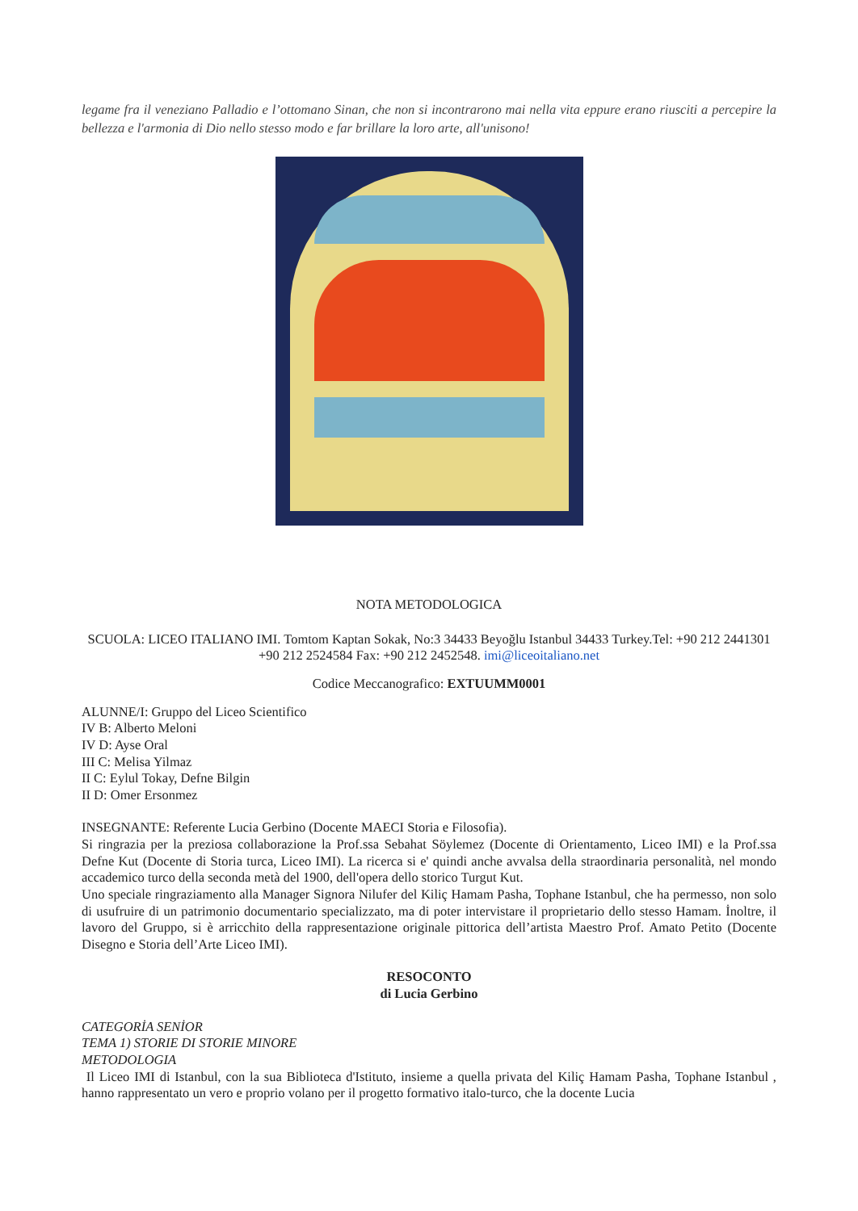legame fra il veneziano Palladio e l’ottomano Sinan, che non si incontrarono mai nella vita eppure erano riusciti a percepire la bellezza e l'armonia di Dio nello stesso modo e far brillare la loro arte, all'unisono!
NOTA METODOLOGICA
SCUOLA: LICEO ITALIANO IMI. Tomtom Kaptan Sokak, No:3 34433 Beyoğlu Istanbul 34433 Turkey.Tel: +90 212 2441301 +90 212 2524584 Fax: +90 212 2452548. imi@liceoitaliano.net
Codice Meccanografico: EXTUUMM0001
ALUNNE/I: Gruppo del Liceo Scientifico
IV B: Alberto Meloni
IV D: Ayse Oral
III C: Melisa Yilmaz
II C: Eylul Tokay, Defne Bilgin
II D: Omer Ersonmez
INSEGNANTE: Referente Lucia Gerbino (Docente MAECI Storia e Filosofia).
Si ringrazia per la preziosa collaborazione la Prof.ssa Sebahat Söylemez (Docente di Orientamento, Liceo IMI) e la Prof.ssa Defne Kut (Docente di Storia turca, Liceo IMI). La ricerca si e' quindi anche avvalsa della straordinaria personalità, nel mondo accademico turco della seconda metà del 1900, dell'opera dello storico Turgut Kut.
Uno speciale ringraziamento alla Manager Signora Nilufer del Kiliç Hamam Pasha, Tophane Istanbul, che ha permesso, non solo di usufruire di un patrimonio documentario specializzato, ma di poter intervistare il proprietario dello stesso Hamam. İnoltre, il lavoro del Gruppo, si è arricchito della rappresentazione originale pittorica dell’artista Maestro Prof. Amato Petito (Docente Disegno e Storia dell’Arte Liceo IMI).
RESOCONTO
di Lucia Gerbino
CATEGORİA SENİOR
TEMA 1) STORIE DI STORIE MINORE
METODOLOGIA
Il Liceo IMI di Istanbul, con la sua Biblioteca d'Istituto, insieme a quella privata del Kiliç Hamam Pasha, Tophane Istanbul , hanno rappresentato un vero e proprio volano per il progetto formativo italo-turco, che la docente Lucia